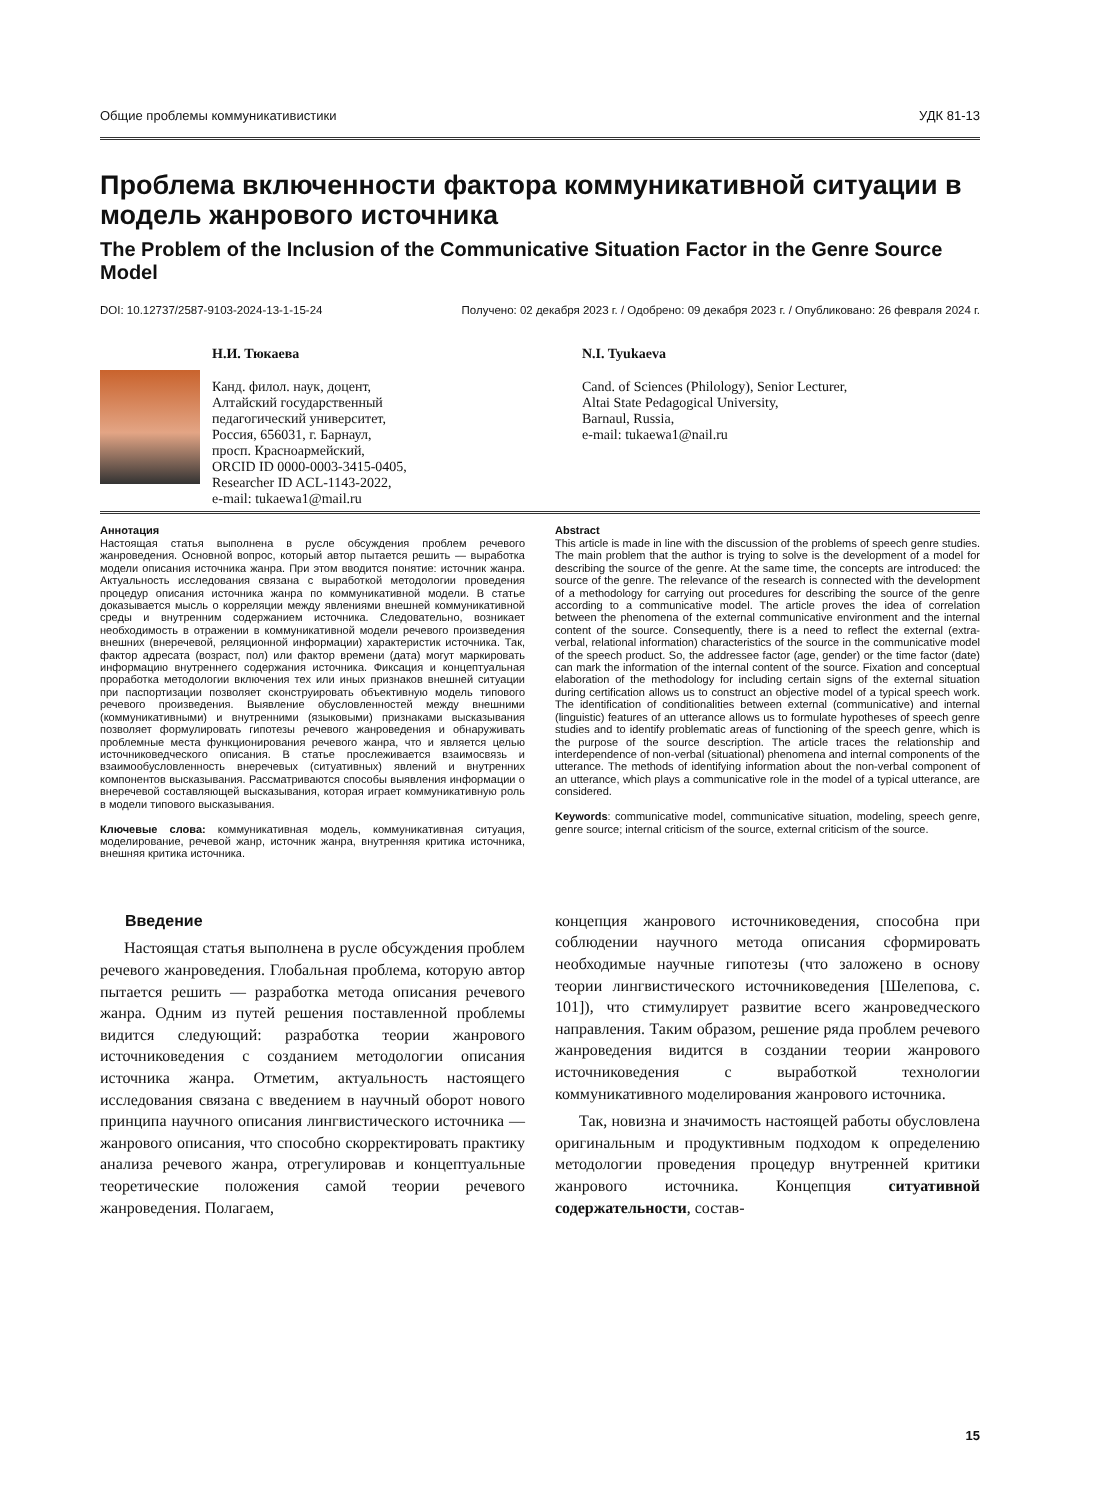Общие проблемы коммуникативистики УДК 81-13
Проблема включенности фактора коммуникативной ситуации в модель жанрового источника
The Problem of the Inclusion of the Communicative Situation Factor in the Genre Source Model
DOI: 10.12737/2587-9103-2024-13-1-15-24 Получено: 02 декабря 2023 г. / Одобрено: 09 декабря 2023 г. / Опубликовано: 26 февраля 2024 г.
Н.И. Тюкаева
Канд. филол. наук, доцент,
Алтайский государственный
педагогический университет,
Россия, 656031, г. Барнаул,
просп. Красноармейский,
ORCID ID 0000-0003-3415-0405,
Researcher ID ACL-1143-2022,
e-mail: tukaewa1@mail.ru
N.I. Tyukaeva
Cand. of Sciences (Philology), Senior Lecturer,
Altai State Pedagogical University,
Barnaul, Russia,
e-mail: tukaewa1@nail.ru
Аннотация
Настоящая статья выполнена в русле обсуждения проблем речевого жанроведения. Основной вопрос, который автор пытается решить — выработка модели описания источника жанра. При этом вводится понятие: источник жанра. Актуальность исследования связана с выработкой методологии проведения процедур описания источника жанра по коммуникативной модели. В статье доказывается мысль о корреляции между явлениями внешней коммуникативной среды и внутренним содержанием источника. Следовательно, возникает необходимость в отражении в коммуникативной модели речевого произведения внешних (внеречевой, реляционной информации) характеристик источника. Так, фактор адресата (возраст, пол) или фактор времени (дата) могут маркировать информацию внутреннего содержания источника. Фиксация и концептуальная проработка методологии включения тех или иных признаков внешней ситуации при паспортизации позволяет сконструировать объективную модель типового речевого произведения. Выявление обусловленностей между внешними (коммуникативными) и внутренними (языковыми) признаками высказывания позволяет формулировать гипотезы речевого жанроведения и обнаруживать проблемные места функционирования речевого жанра, что и является целью источниковедческого описания. В статье прослеживается взаимосвязь и взаимообусловленность внеречевых (ситуативных) явлений и внутренних компонентов высказывания. Рассматриваются способы выявления информации о внеречевой составляющей высказывания, которая играет коммуникативную роль в модели типового высказывания.
Ключевые слова: коммуникативная модель, коммуникативная ситуация, моделирование, речевой жанр, источник жанра, внутренняя критика источника, внешняя критика источника.
Abstract
This article is made in line with the discussion of the problems of speech genre studies. The main problem that the author is trying to solve is the development of a model for describing the source of the genre. At the same time, the concepts are introduced: the source of the genre. The relevance of the research is connected with the development of a methodology for carrying out procedures for describing the source of the genre according to a communicative model. The article proves the idea of correlation between the phenomena of the external communicative environment and the internal content of the source. Consequently, there is a need to reflect the external (extra-verbal, relational information) characteristics of the source in the communicative model of the speech product. So, the addressee factor (age, gender) or the time factor (date) can mark the information of the internal content of the source. Fixation and conceptual elaboration of the methodology for including certain signs of the external situation during certification allows us to construct an objective model of a typical speech work. The identification of conditionalities between external (communicative) and internal (linguistic) features of an utterance allows us to formulate hypotheses of speech genre studies and to identify problematic areas of functioning of the speech genre, which is the purpose of the source description. The article traces the relationship and interdependence of non-verbal (situational) phenomena and internal components of the utterance. The methods of identifying information about the non-verbal component of an utterance, which plays a communicative role in the model of a typical utterance, are considered.
Keywords: communicative model, communicative situation, modeling, speech genre, genre source; internal criticism of the source, external criticism of the source.
Введение
Настоящая статья выполнена в русле обсуждения проблем речевого жанроведения. Глобальная проблема, которую автор пытается решить — разработка метода описания речевого жанра. Одним из путей решения поставленной проблемы видится следующий: разработка теории жанрового источниковедения с созданием методологии описания источника жанра. Отметим, актуальность настоящего исследования связана с введением в научный оборот нового принципа научного описания лингвистического источника — жанрового описания, что способно скорректировать практику анализа речевого жанра, отрегулировав и концептуальные теоретические положения самой теории речевого жанроведения. Полагаем,
концепция жанрового источниковедения, способна при соблюдении научного метода описания сформировать необходимые научные гипотезы (что заложено в основу теории лингвистического источниковедения [Шелепова, с. 101]), что стимулирует развитие всего жанроведческого направления. Таким образом, решение ряда проблем речевого жанроведения видится в создании теории жанрового источниковедения с выработкой технологии коммуникативного моделирования жанрового источника.
Так, новизна и значимость настоящей работы обусловлена оригинальным и продуктивным подходом к определению методологии проведения процедур внутренней критики жанрового источника. Концепция ситуативной содержательности, состав-
15